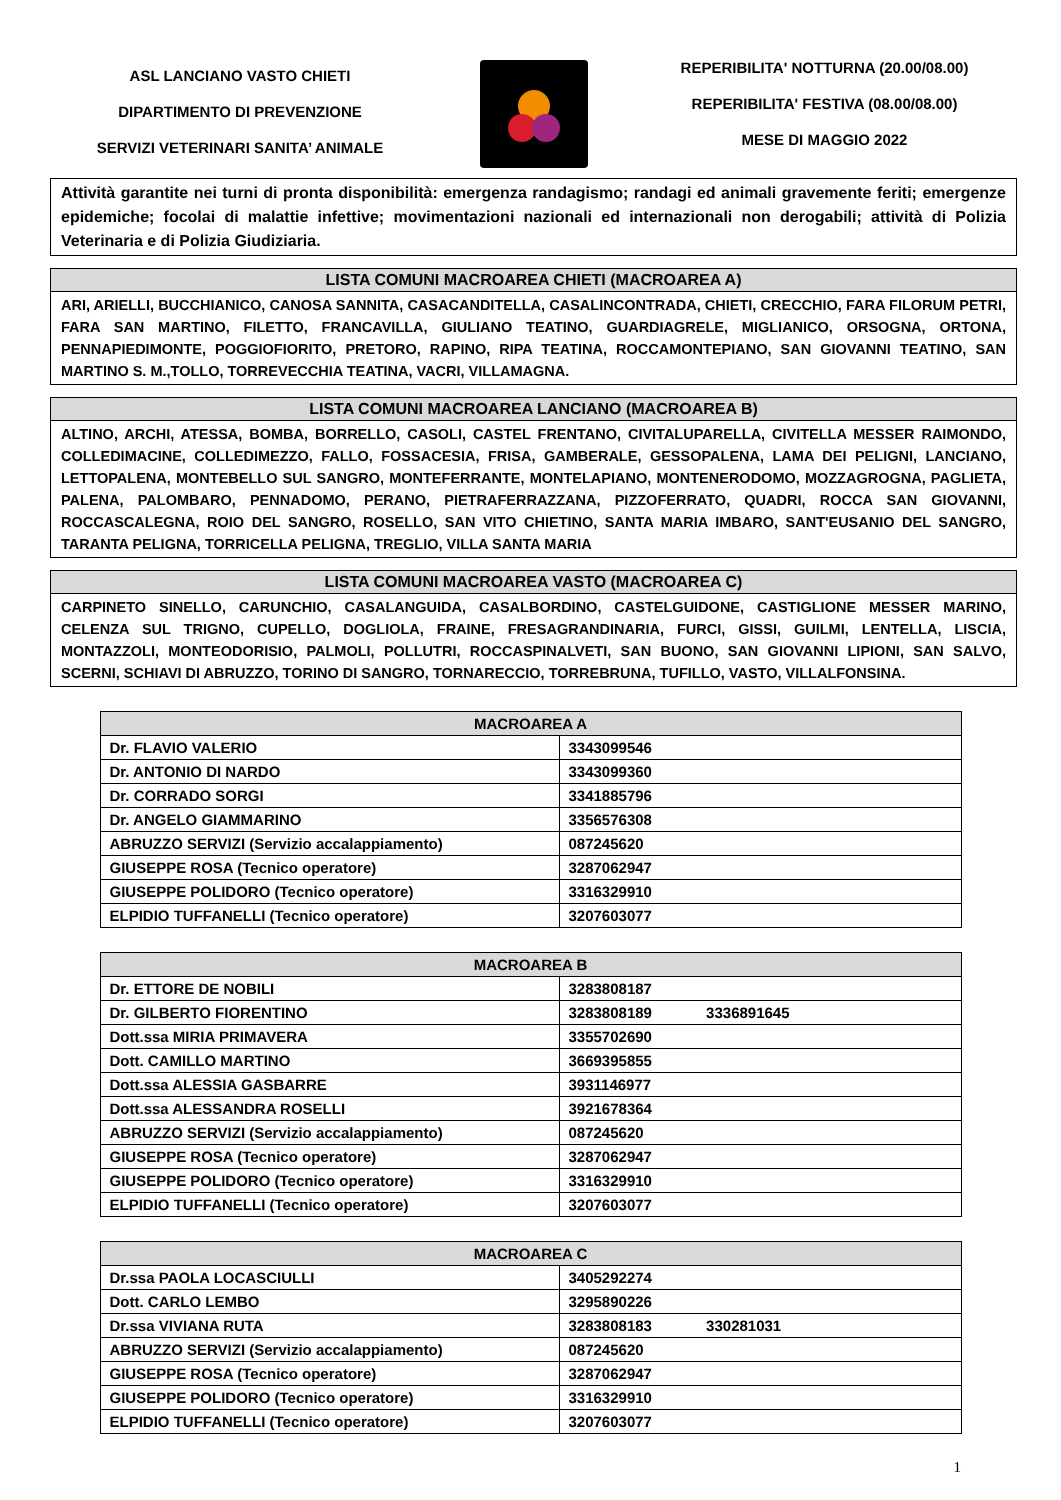ASL LANCIANO VASTO CHIETI
DIPARTIMENTO DI PREVENZIONE
SERVIZI VETERINARI SANITA’ ANIMALE
REPERIBILITA' NOTTURNA (20.00/08.00)
REPERIBILITA' FESTIVA (08.00/08.00)
MESE DI MAGGIO 2022
Attività garantite nei turni di pronta disponibilità: emergenza randagismo; randagi ed animali gravemente feriti; emergenze epidemiche; focolai di malattie infettive; movimentazioni nazionali ed internazionali non derogabili; attività di Polizia Veterinaria e di Polizia Giudiziaria.
LISTA COMUNI MACROAREA CHIETI (MACROAREA A)
ARI, ARIELLI, BUCCHIANICO, CANOSA SANNITA, CASACANDITELLA, CASALINCONTRADA, CHIETI, CRECCHIO, FARA FILORUM PETRI, FARA SAN MARTINO, FILETTO, FRANCAVILLA, GIULIANO TEATINO, GUARDIAGRELE, MIGLIANICO, ORSOGNA, ORTONA, PENNAPIEDIMONTE, POGGIOFIORITO, PRETORO, RAPINO, RIPA TEATINA, ROCCAMONTEPIANO, SAN GIOVANNI TEATINO, SAN MARTINO S. M.,TOLLO, TORREVECCHIA TEATINA, VACRI, VILLAMAGNA.
LISTA COMUNI MACROAREA LANCIANO (MACROAREA B)
ALTINO, ARCHI, ATESSA, BOMBA, BORRELLO, CASOLI, CASTEL FRENTANO, CIVITALUPARELLA, CIVITELLA MESSER RAIMONDO, COLLEDIMACINE, COLLEDIMEZZO, FALLO, FOSSACESIA, FRISA, GAMBERALE, GESSOPALENA, LAMA DEI PELIGNI, LANCIANO, LETTOPALENA, MONTEBELLO SUL SANGRO, MONTEFERRANTE, MONTELAPIANO, MONTENERODOMO, MOZZAGROGNA, PAGLIETA, PALENA, PALOMBARO, PENNADOMO, PERANO, PIETRAFERRAZZANA, PIZZOFERRATO, QUADRI, ROCCA SAN GIOVANNI, ROCCASCALEGNA, ROIO DEL SANGRO, ROSELLO, SAN VITO CHIETINO, SANTA MARIA IMBARO, SANT'EUSANIO DEL SANGRO, TARANTA PELIGNA, TORRICELLA PELIGNA, TREGLIO, VILLA SANTA MARIA
LISTA COMUNI MACROAREA VASTO (MACROAREA C)
CARPINETO SINELLO, CARUNCHIO, CASALANGUIDA, CASALBORDINO, CASTELGUIDONE, CASTIGLIONE MESSER MARINO, CELENZA SUL TRIGNO, CUPELLO, DOGLIOLA, FRAINE, FRESAGRANDINARIA, FURCI, GISSI, GUILMI, LENTELLA, LISCIA, MONTAZZOLI, MONTEODORISIO, PALMOLI, POLLUTRI, ROCCASPINALVETI, SAN BUONO, SAN GIOVANNI LIPIONI, SAN SALVO, SCERNI, SCHIAVI DI ABRUZZO, TORINO DI SANGRO, TORNARECCIO, TORREBRUNA, TUFILLO, VASTO, VILLALFONSINA.
| MACROAREA A | |
| --- | --- |
| Dr. FLAVIO VALERIO | 3343099546 |
| Dr. ANTONIO DI NARDO | 3343099360 |
| Dr. CORRADO SORGI | 3341885796 |
| Dr. ANGELO GIAMMARINO | 3356576308 |
| ABRUZZO SERVIZI (Servizio accalappiamento) | 087245620 |
| GIUSEPPE ROSA (Tecnico operatore) | 3287062947 |
| GIUSEPPE POLIDORO (Tecnico operatore) | 3316329910 |
| ELPIDIO TUFFANELLI (Tecnico operatore) | 3207603077 |
| MACROAREA B | |
| --- | --- |
| Dr. ETTORE DE NOBILI | 3283808187 |
| Dr. GILBERTO FIORENTINO | 3283808189 3336891645 |
| Dott.ssa MIRIA PRIMAVERA | 3355702690 |
| Dott. CAMILLO MARTINO | 3669395855 |
| Dott.ssa ALESSIA GASBARRE | 3931146977 |
| Dott.ssa ALESSANDRA ROSELLI | 3921678364 |
| ABRUZZO SERVIZI (Servizio accalappiamento) | 087245620 |
| GIUSEPPE ROSA (Tecnico operatore) | 3287062947 |
| GIUSEPPE POLIDORO (Tecnico operatore) | 3316329910 |
| ELPIDIO TUFFANELLI (Tecnico operatore) | 3207603077 |
| MACROAREA C | |
| --- | --- |
| Dr.ssa PAOLA LOCASCIULLI | 3405292274 |
| Dott. CARLO LEMBO | 3295890226 |
| Dr.ssa VIVIANA RUTA | 3283808183 330281031 |
| ABRUZZO SERVIZI (Servizio accalappiamento) | 087245620 |
| GIUSEPPE ROSA (Tecnico operatore) | 3287062947 |
| GIUSEPPE POLIDORO (Tecnico operatore) | 3316329910 |
| ELPIDIO TUFFANELLI (Tecnico operatore) | 3207603077 |
1